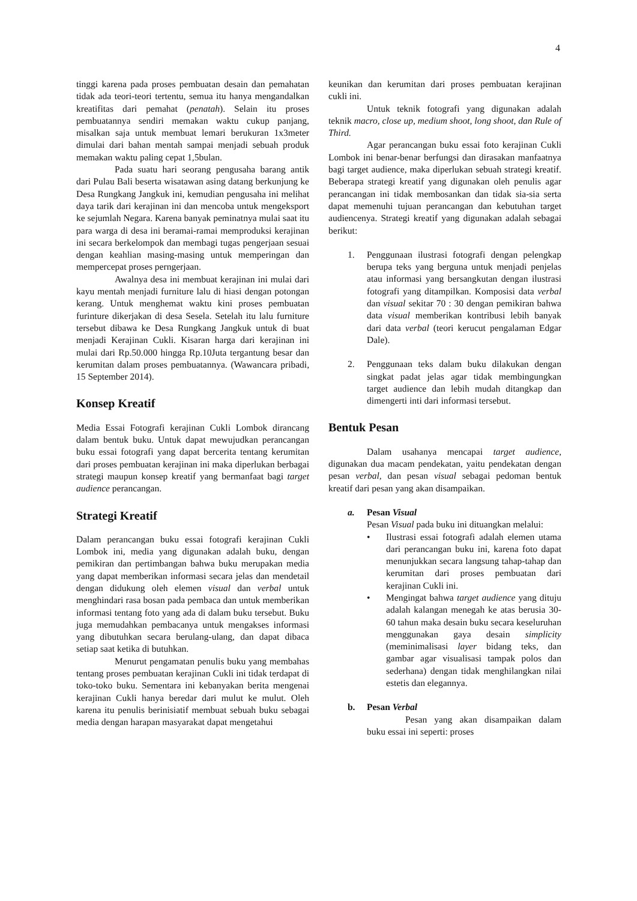4
tinggi karena pada proses pembuatan desain dan pemahatan tidak ada teori-teori tertentu, semua itu hanya mengandalkan kreatifitas dari pemahat (penatah). Selain itu proses pembuatannya sendiri memakan waktu cukup panjang, misalkan saja untuk membuat lemari berukuran 1x3meter dimulai dari bahan mentah sampai menjadi sebuah produk memakan waktu paling cepat 1,5bulan.
Pada suatu hari seorang pengusaha barang antik dari Pulau Bali beserta wisatawan asing datang berkunjung ke Desa Rungkang Jangkuk ini, kemudian pengusaha ini melihat daya tarik dari kerajinan ini dan mencoba untuk mengeksport ke sejumlah Negara. Karena banyak peminatnya mulai saat itu para warga di desa ini beramai-ramai memproduksi kerajinan ini secara berkelompok dan membagi tugas pengerjaan sesuai dengan keahlian masing-masing untuk memperingan dan mempercepat proses perngerjaan.
Awalnya desa ini membuat kerajinan ini mulai dari kayu mentah menjadi furniture lalu di hiasi dengan potongan kerang. Untuk menghemat waktu kini proses pembuatan furinture dikerjakan di desa Sesela. Setelah itu lalu furniture tersebut dibawa ke Desa Rungkang Jangkuk untuk di buat menjadi Kerajinan Cukli. Kisaran harga dari kerajinan ini mulai dari Rp.50.000 hingga Rp.10Juta tergantung besar dan kerumitan dalam proses pembuatannya. (Wawancara pribadi, 15 September 2014).
Konsep Kreatif
Media Essai Fotografi kerajinan Cukli Lombok dirancang dalam bentuk buku. Untuk dapat mewujudkan perancangan buku essai fotografi yang dapat bercerita tentang kerumitan dari proses pembuatan kerajinan ini maka diperlukan berbagai strategi maupun konsep kreatif yang bermanfaat bagi target audience perancangan.
Strategi Kreatif
Dalam perancangan buku essai fotografi kerajinan Cukli Lombok ini, media yang digunakan adalah buku, dengan pemikiran dan pertimbangan bahwa buku merupakan media yang dapat memberikan informasi secara jelas dan mendetail dengan didukung oleh elemen visual dan verbal untuk menghindari rasa bosan pada pembaca dan untuk memberikan informasi tentang foto yang ada di dalam buku tersebut. Buku juga memudahkan pembacanya untuk mengakses informasi yang dibutuhkan secara berulang-ulang, dan dapat dibaca setiap saat ketika di butuhkan.
Menurut pengamatan penulis buku yang membahas tentang proses pembuatan kerajinan Cukli ini tidak terdapat di toko-toko buku. Sementara ini kebanyakan berita mengenai kerajinan Cukli hanya beredar dari mulut ke mulut. Oleh karena itu penulis berinisiatif membuat sebuah buku sebagai media dengan harapan masyarakat dapat mengetahui
keunikan dan kerumitan dari proses pembuatan kerajinan cukli ini.
Untuk teknik fotografi yang digunakan adalah teknik macro, close up, medium shoot, long shoot, dan Rule of Third.
Agar perancangan buku essai foto kerajinan Cukli Lombok ini benar-benar berfungsi dan dirasakan manfaatnya bagi target audience, maka diperlukan sebuah strategi kreatif. Beberapa strategi kreatif yang digunakan oleh penulis agar perancangan ini tidak membosankan dan tidak sia-sia serta dapat memenuhi tujuan perancangan dan kebutuhan target audiencenya. Strategi kreatif yang digunakan adalah sebagai berikut:
1. Penggunaan ilustrasi fotografi dengan pelengkap berupa teks yang berguna untuk menjadi penjelas atau informasi yang bersangkutan dengan ilustrasi fotografi yang ditampilkan. Komposisi data verbal dan visual sekitar 70 : 30 dengan pemikiran bahwa data visual memberikan kontribusi lebih banyak dari data verbal (teori kerucut pengalaman Edgar Dale).
2. Penggunaan teks dalam buku dilakukan dengan singkat padat jelas agar tidak membingungkan target audience dan lebih mudah ditangkap dan dimengerti inti dari informasi tersebut.
Bentuk Pesan
Dalam usahanya mencapai target audience, digunakan dua macam pendekatan, yaitu pendekatan dengan pesan verbal, dan pesan visual sebagai pedoman bentuk kreatif dari pesan yang akan disampaikan.
a. Pesan Visual
Pesan Visual pada buku ini dituangkan melalui:
• Ilustrasi essai fotografi adalah elemen utama dari perancangan buku ini, karena foto dapat menunjukkan secara langsung tahap-tahap dan kerumitan dari proses pembuatan dari kerajinan Cukli ini.
• Mengingat bahwa target audience yang dituju adalah kalangan menegah ke atas berusia 30-60 tahun maka desain buku secara keseluruhan menggunakan gaya desain simplicity (meminimalisasi layer bidang teks, dan gambar agar visualisasi tampak polos dan sederhana) dengan tidak menghilangkan nilai estetis dan elegannya.
b. Pesan Verbal
Pesan yang akan disampaikan dalam buku essai ini seperti: proses